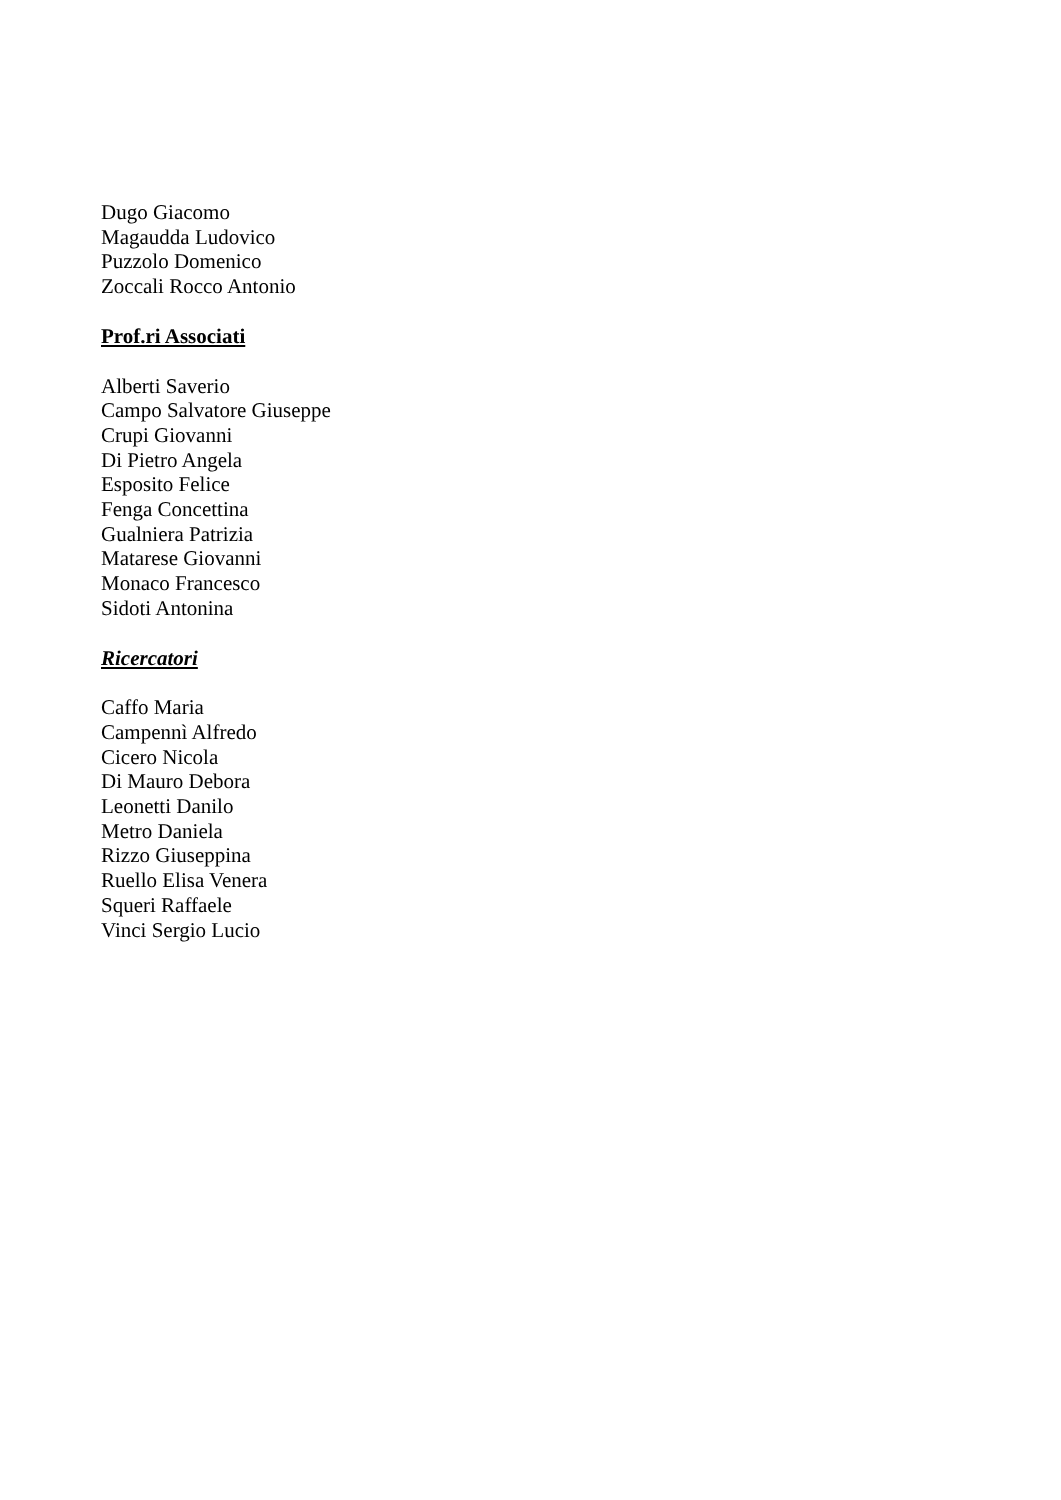Dugo Giacomo
Magaudda Ludovico
Puzzolo Domenico
Zoccali Rocco Antonio
Prof.ri Associati
Alberti Saverio
Campo Salvatore Giuseppe
Crupi Giovanni
Di Pietro Angela
Esposito Felice
Fenga Concettina
Gualniera Patrizia
Matarese Giovanni
Monaco Francesco
Sidoti Antonina
Ricercatori
Caffo Maria
Campennì Alfredo
Cicero Nicola
Di Mauro Debora
Leonetti Danilo
Metro Daniela
Rizzo Giuseppina
Ruello Elisa Venera
Squeri Raffaele
Vinci Sergio Lucio